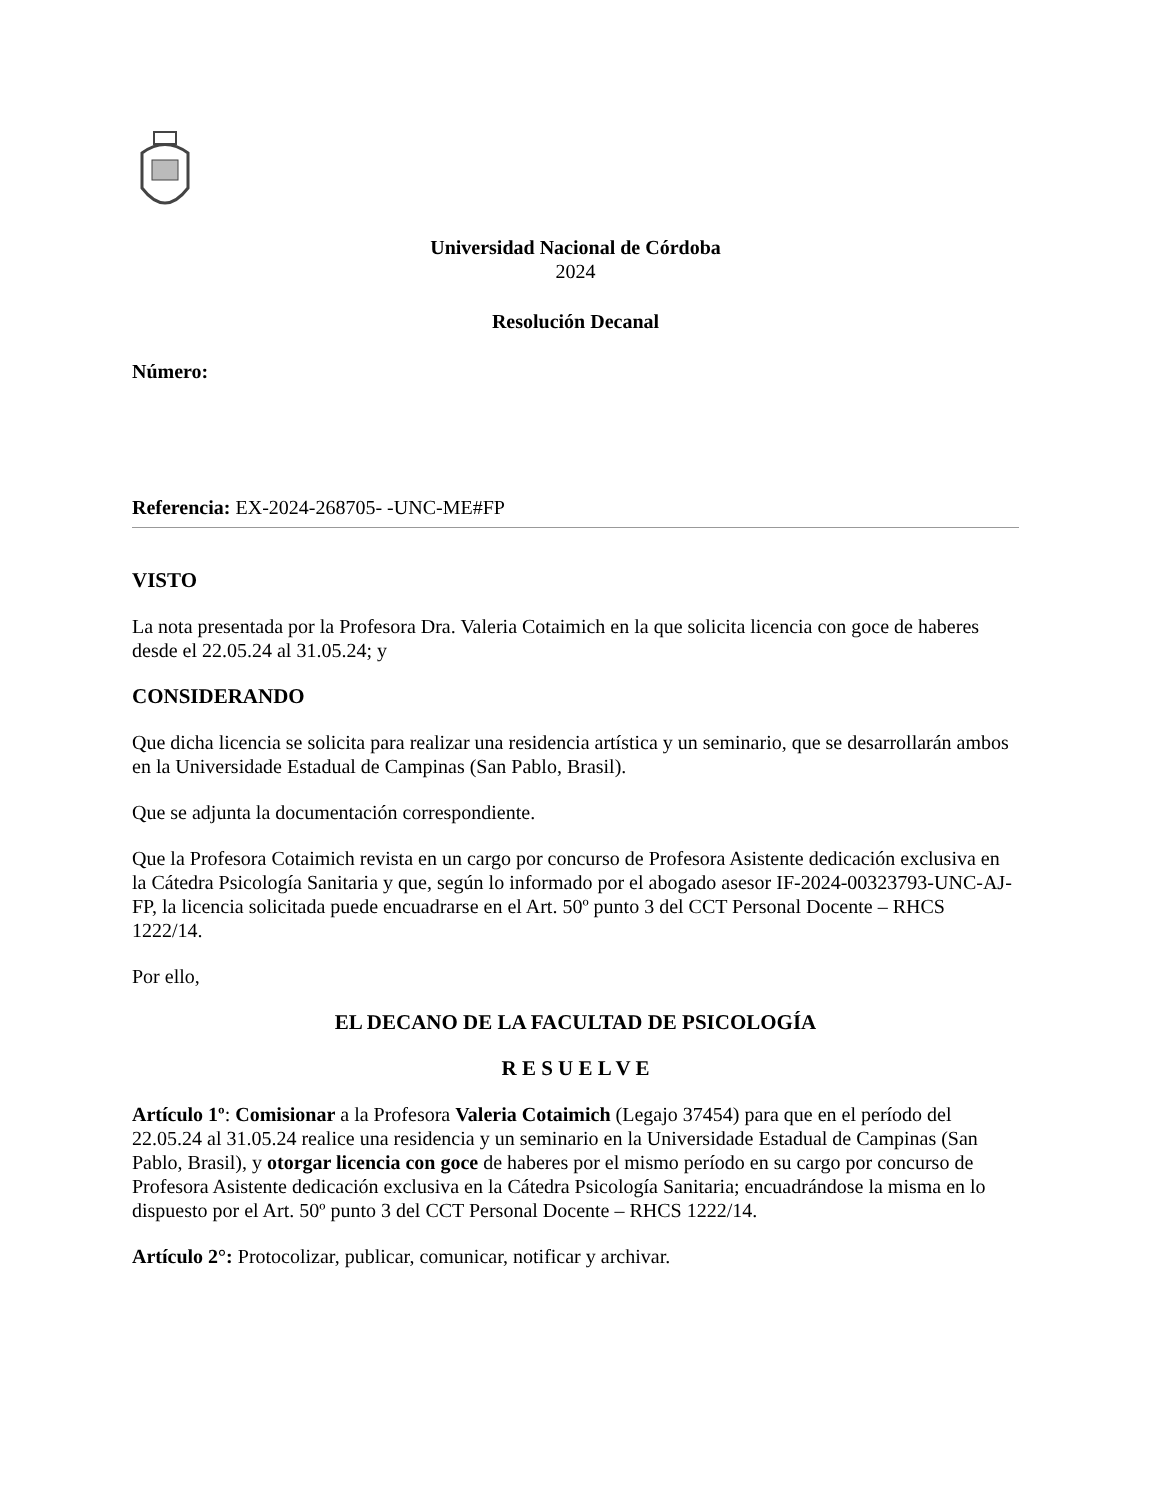Universidad Nacional de Córdoba
2024
Resolución Decanal
Número:
Referencia: EX-2024-268705- -UNC-ME#FP
VISTO
La nota presentada por la Profesora Dra. Valeria Cotaimich en la que solicita licencia con goce de haberes desde el 22.05.24 al 31.05.24; y
CONSIDERANDO
Que dicha licencia se solicita para realizar una residencia artística y un seminario, que se desarrollarán ambos en la Universidade Estadual de Campinas (San Pablo, Brasil).
Que se adjunta la documentación correspondiente.
Que la Profesora Cotaimich revista en un cargo por concurso de Profesora Asistente dedicación exclusiva en la Cátedra Psicología Sanitaria y que, según lo informado por el abogado asesor IF-2024-00323793-UNC-AJ-FP, la licencia solicitada puede encuadrarse en el Art. 50º punto 3 del CCT Personal Docente – RHCS 1222/14.
Por ello,
EL DECANO DE LA FACULTAD DE PSICOLOGÍA
R E S U E L V E
Artículo 1º: Comisionar a la Profesora Valeria Cotaimich (Legajo 37454) para que en el período del 22.05.24 al 31.05.24 realice una residencia y un seminario en la Universidade Estadual de Campinas (San Pablo, Brasil), y otorgar licencia con goce de haberes por el mismo período en su cargo por concurso de Profesora Asistente dedicación exclusiva en la Cátedra Psicología Sanitaria; encuadrándose la misma en lo dispuesto por el Art. 50º punto 3 del CCT Personal Docente – RHCS 1222/14.
Artículo 2°: Protocolizar, publicar, comunicar, notificar y archivar.